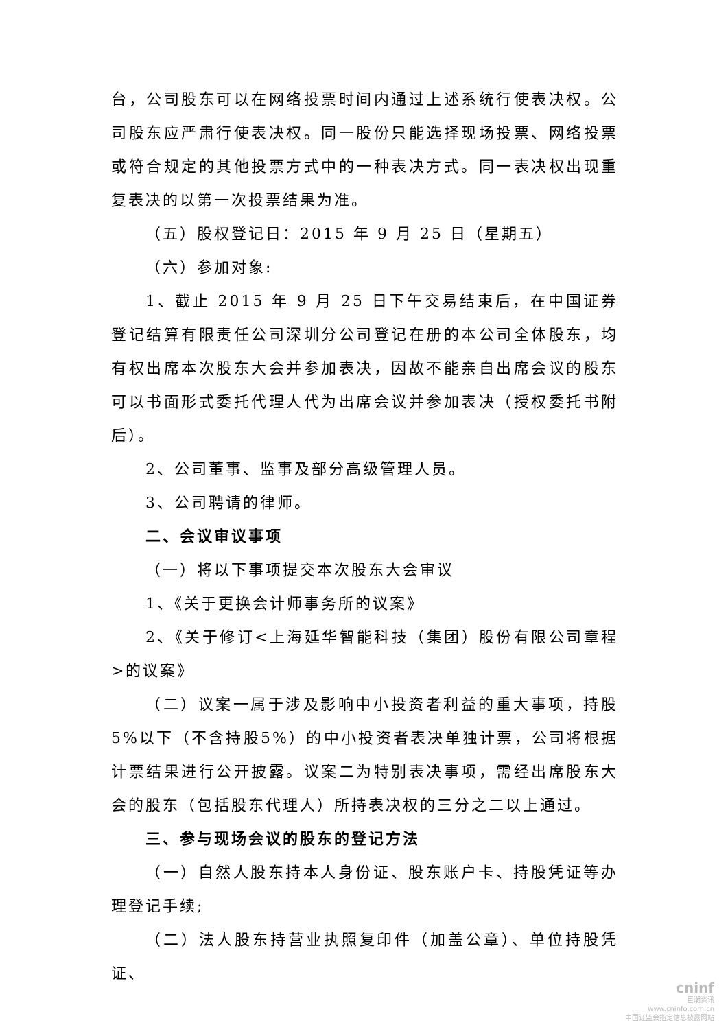台，公司股东可以在网络投票时间内通过上述系统行使表决权。公司股东应严肃行使表决权。同一股份只能选择现场投票、网络投票或符合规定的其他投票方式中的一种表决方式。同一表决权出现重复表决的以第一次投票结果为准。
（五）股权登记日：2015 年 9 月 25 日（星期五）
（六）参加对象:
1、截止 2015 年 9 月 25 日下午交易结束后，在中国证券登记结算有限责任公司深圳分公司登记在册的本公司全体股东，均有权出席本次股东大会并参加表决，因故不能亲自出席会议的股东可以书面形式委托代理人代为出席会议并参加表决（授权委托书附后）。
2、公司董事、监事及部分高级管理人员。
3、公司聘请的律师。
二、会议审议事项
（一）将以下事项提交本次股东大会审议
1、《关于更换会计师事务所的议案》
2、《关于修订<上海延华智能科技（集团）股份有限公司章程>的议案》
（二）议案一属于涉及影响中小投资者利益的重大事项，持股5%以下（不含持股5%）的中小投资者表决单独计票，公司将根据计票结果进行公开披露。议案二为特别表决事项，需经出席股东大会的股东（包括股东代理人）所持表决权的三分之二以上通过。
三、参与现场会议的股东的登记方法
（一）自然人股东持本人身份证、股东账户卡、持股凭证等办理登记手续;
（二）法人股东持营业执照复印件（加盖公章）、单位持股凭证、
cninf
巨潮资讯
www.cninfo.com.cn
中国证监会指定信息披露网站